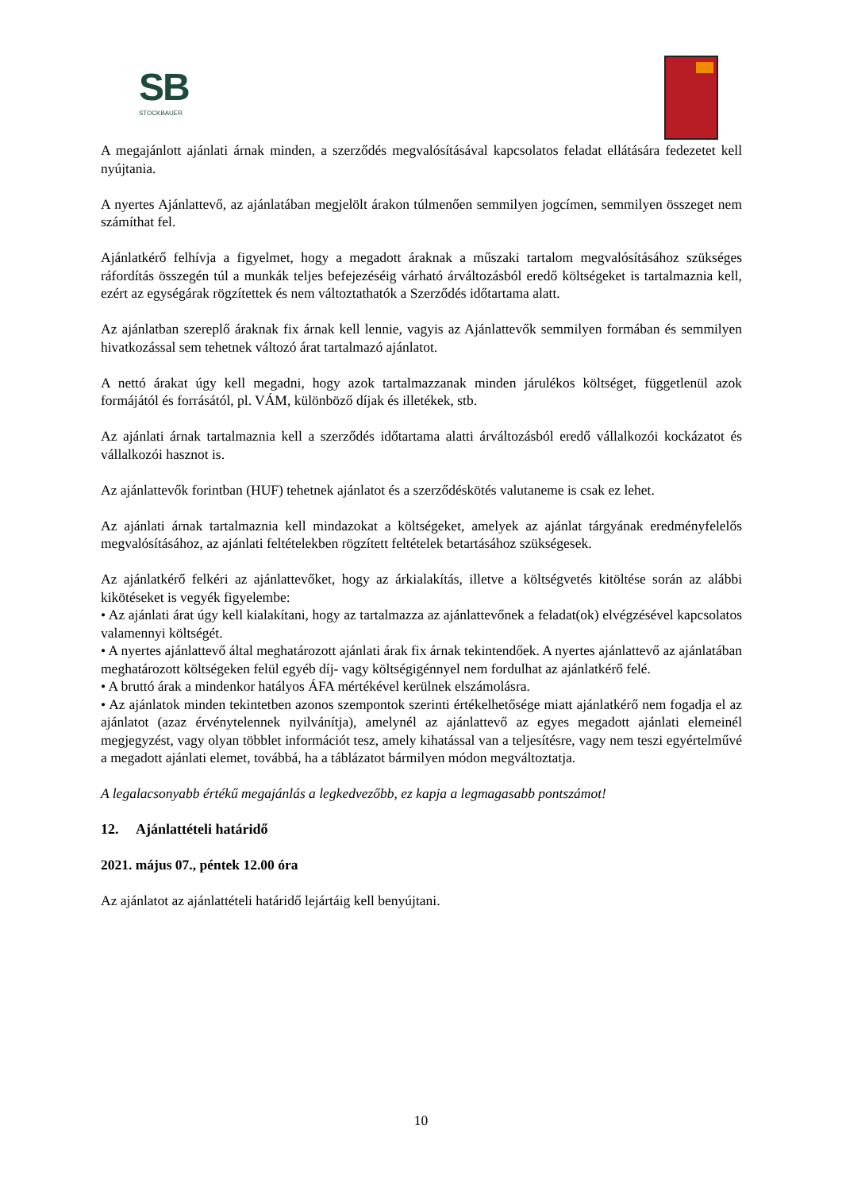SB
STOCKBAUER
A megajánlott ajánlati árnak minden, a szerződés megvalósításával kapcsolatos feladat ellátására fedezetet kell nyújtania.
A nyertes Ajánlattevő, az ajánlatában megjelölt árakon túlmenően semmilyen jogcímen, semmilyen összeget nem számíthat fel.
Ajánlatkérő felhívja a figyelmet, hogy a megadott áraknak a műszaki tartalom megvalósításához szükséges ráfordítás összegén túl a munkák teljes befejezéséig várható árváltozásból eredő költségeket is tartalmaznia kell, ezért az egységárak rögzítettek és nem változtathatók a Szerződés időtartama alatt.
Az ajánlatban szereplő áraknak fix árnak kell lennie, vagyis az Ajánlattevők semmilyen formában és semmilyen hivatkozással sem tehetnek változó árat tartalmazó ajánlatot.
A nettó árakat úgy kell megadni, hogy azok tartalmazzanak minden járulékos költséget, függetlenül azok formájától és forrásától, pl. VÁM, különböző díjak és illetékek, stb.
Az ajánlati árnak tartalmaznia kell a szerződés időtartama alatti árváltozásból eredő vállalkozói kockázatot és vállalkozói hasznot is.
Az ajánlattevők forintban (HUF) tehetnek ajánlatot és a szerződéskötés valutaneme is csak ez lehet.
Az ajánlati árnak tartalmaznia kell mindazokat a költségeket, amelyek az ajánlat tárgyának eredményfelelős megvalósításához, az ajánlati feltételekben rögzített feltételek betartásához szükségesek.
Az ajánlatkérő felkéri az ajánlattevőket, hogy az árkialakítás, illetve a költségvetés kitöltése során az alábbi kikötéseket is vegyék figyelembe:
• Az ajánlati árat úgy kell kialakítani, hogy az tartalmazza az ajánlattevőnek a feladat(ok) elvégzésével kapcsolatos valamennyi költségét.
• A nyertes ajánlattevő által meghatározott ajánlati árak fix árnak tekintendőek. A nyertes ajánlattevő az ajánlatában meghatározott költségeken felül egyéb díj- vagy költségigénnyel nem fordulhat az ajánlatkérő felé.
• A bruttó árak a mindenkor hatályos ÁFA mértékével kerülnek elszámolásra.
• Az ajánlatok minden tekintetben azonos szempontok szerinti értékelhetősége miatt ajánlatkérő nem fogadja el az ajánlatot (azaz érvénytelennek nyilvánítja), amelynél az ajánlattevő az egyes megadott ajánlati elemeinél megjegyzést, vagy olyan többlet információt tesz, amely kihatással van a teljesítésre, vagy nem teszi egyértelművé a megadott ajánlati elemet, továbbá, ha a táblázatot bármilyen módon megváltoztatja.
A legalacsonyabb értékű megajánlás a legkedvezőbb, ez kapja a legmagasabb pontszámot!
12. Ajánlattételi határidő
2021. május 07., péntek 12.00 óra
Az ajánlatot az ajánlattételi határidő lejártáig kell benyújtani.
10